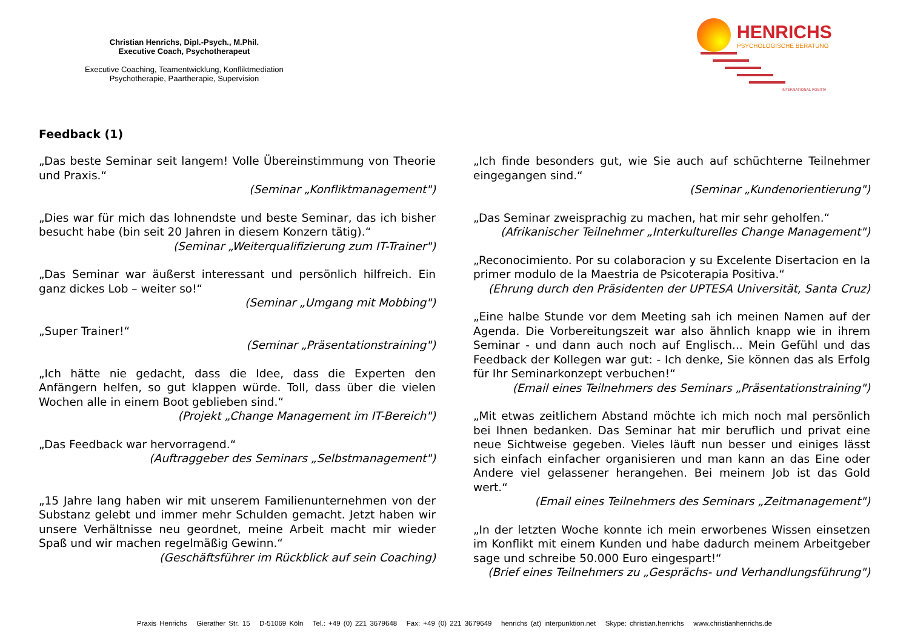Christian Henrichs, Dipl.-Psych., M.Phil.
Executive Coach, Psychotherapeut
Executive Coaching, Teamentwicklung, Konfliktmediation
Psychotherapie, Paartherapie, Supervision
HENRICHS
PSYCHOLOGISCHE BERATUNG
INTERNATIONAL POSITIV
Feedback (1)
„Das beste Seminar seit langem! Volle Übereinstimmung von Theorie und Praxis.“
(Seminar „Konfliktmanagement")
„Dies war für mich das lohnendste und beste Seminar, das ich bisher besucht habe (bin seit 20 Jahren in diesem Konzern tätig).“
(Seminar „Weiterqualifizierung zum IT-Trainer")
„Das Seminar war äußerst interessant und persönlich hilfreich. Ein ganz dickes Lob – weiter so!“
(Seminar „Umgang mit Mobbing")
„Super Trainer!“
(Seminar „Präsentationstraining")
„Ich hätte nie gedacht, dass die Idee, dass die Experten den Anfängern helfen, so gut klappen würde. Toll, dass über die vielen Wochen alle in einem Boot geblieben sind.“
(Projekt „Change Management im IT-Bereich")
„Das Feedback war hervorragend.“
(Auftraggeber des Seminars „Selbstmanagement")
„15 Jahre lang haben wir mit unserem Familienunternehmen von der Substanz gelebt und immer mehr Schulden gemacht. Jetzt haben wir unsere Verhältnisse neu geordnet, meine Arbeit macht mir wieder Spaß und wir machen regelmäßig Gewinn.“
(Geschäftsführer im Rückblick auf sein Coaching)
„Ich finde besonders gut, wie Sie auch auf schüchterne Teilnehmer eingegangen sind.“
(Seminar „Kundenorientierung")
„Das Seminar zweisprachig zu machen, hat mir sehr geholfen.“
(Afrikanischer Teilnehmer „Interkulturelles Change Management")
„Reconocimiento. Por su colaboracion y su Excelente Disertacion en la primer modulo de la Maestria de Psicoterapia Positiva.“
(Ehrung durch den Präsidenten der UPTESA Universität, Santa Cruz)
„Eine halbe Stunde vor dem Meeting sah ich meinen Namen auf der Agenda. Die Vorbereitungszeit war also ähnlich knapp wie in ihrem Seminar - und dann auch noch auf Englisch... Mein Gefühl und das Feedback der Kollegen war gut: - Ich denke, Sie können das als Erfolg für Ihr Seminarkonzept verbuchen!“
(Email eines Teilnehmers des Seminars „Präsentationstraining")
„Mit etwas zeitlichem Abstand möchte ich mich noch mal persönlich bei Ihnen bedanken. Das Seminar hat mir beruflich und privat eine neue Sichtweise gegeben. Vieles läuft nun besser und einiges lässt sich einfach einfacher organisieren und man kann an das Eine oder Andere viel gelassener herangehen. Bei meinem Job ist das Gold wert.“
(Email eines Teilnehmers des Seminars „Zeitmanagement")
„In der letzten Woche konnte ich mein erworbenes Wissen einsetzen im Konflikt mit einem Kunden und habe dadurch meinem Arbeitgeber sage und schreibe 50.000 Euro eingespart!“
(Brief eines Teilnehmers zu „Gesprächs- und Verhandlungsführung")
Praxis Henrichs Gierather Str. 15 D-51069 Köln Tel.: +49 (0) 221 3679648 Fax: +49 (0) 221 3679649 henrichs (at) interpunktion.net Skype: christian.henrichs www.christianhenrichs.de